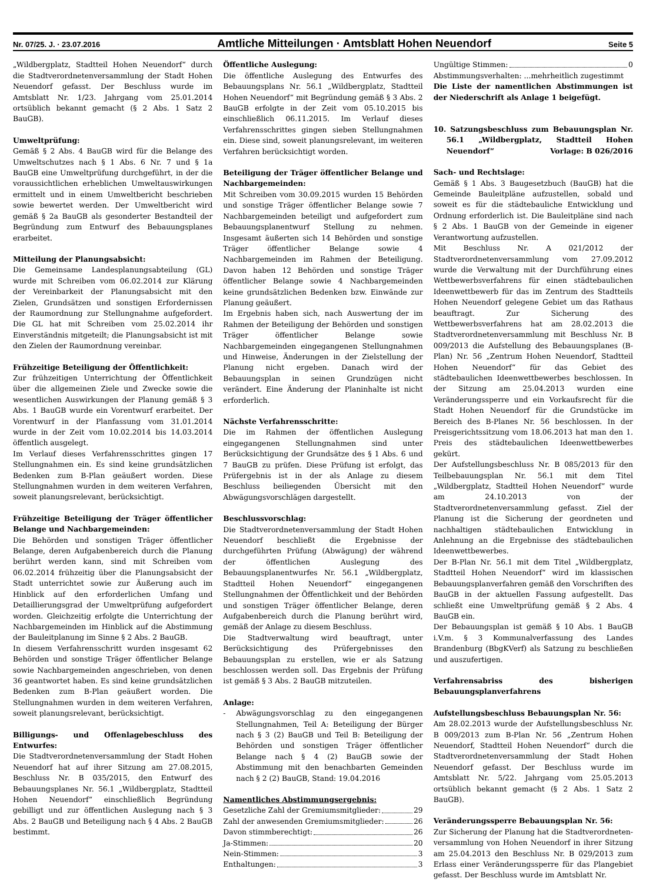Nr. 07/25. J. · 23.07.2016 Amtliche Mitteilungen · Amtsblatt Hohen Neuendorf Seite 5
„Wildbergplatz, Stadtteil Hohen Neuendorf“ durch die Stadtverordnetenversammlung der Stadt Hohen Neuendorf gefasst. Der Beschluss wurde im Amtsblatt Nr. 1/23. Jahrgang vom 25.01.2014 ortsüblich bekannt gemacht (§ 2 Abs. 1 Satz 2 BauGB).
Umweltprüfung:
Gemäß § 2 Abs. 4 BauGB wird für die Belange des Umweltschutzes nach § 1 Abs. 6 Nr. 7 und § 1a BauGB eine Umweltprüfung durchgeführt, in der die voraussichtlichen erheblichen Umweltauswirkungen ermittelt und in einem Umweltbericht beschrieben sowie bewertet werden. Der Umweltbericht wird gemäß § 2a BauGB als gesonderter Bestandteil der Begründung zum Entwurf des Bebauungsplanes erarbeitet.
Mitteilung der Planungsabsicht:
Die Gemeinsame Landesplanungsabteilung (GL) wurde mit Schreiben vom 06.02.2014 zur Klärung der Vereinbarkeit der Planungsabsicht mit den Zielen, Grundsätzen und sonstigen Erfordernissen der Raumordnung zur Stellungnahme aufgefordert. Die GL hat mit Schreiben vom 25.02.2014 ihr Einverständnis mitgeteilt; die Planungsabsicht ist mit den Zielen der Raumordnung vereinbar.
Frühzeitige Beteiligung der Öffentlichkeit:
Zur frühzeitigen Unterrichtung der Öffentlichkeit über die allgemeinen Ziele und Zwecke sowie die wesentlichen Auswirkungen der Planung gemäß § 3 Abs. 1 BauGB wurde ein Vorentwurf erarbeitet. Der Vorentwurf in der Planfassung vom 31.01.2014 wurde in der Zeit vom 10.02.2014 bis 14.03.2014 öffentlich ausgelegt.
Im Verlauf dieses Verfahrensschrittes gingen 17 Stellungnahmen ein. Es sind keine grundsätzlichen Bedenken zum B-Plan geäußert worden. Diese Stellungnahmen wurden in dem weiteren Verfahren, soweit planungsrelevant, berücksichtigt.
Frühzeitige Beteiligung der Träger öffentlicher Belange und Nachbargemeinden:
Die Behörden und sonstigen Träger öffentlicher Belange, deren Aufgabenbereich durch die Planung berührt werden kann, sind mit Schreiben vom 06.02.2014 frühzeitig über die Planungsabsicht der Stadt unterrichtet sowie zur Äußerung auch im Hinblick auf den erforderlichen Umfang und Detaillierungsgrad der Umweltprüfung aufgefordert worden. Gleichzeitig erfolgte die Unterrichtung der Nachbargemeinden im Hinblick auf die Abstimmung der Bauleitplanung im Sinne § 2 Abs. 2 BauGB.
In diesem Verfahrensschritt wurden insgesamt 62 Behörden und sonstige Träger öffentlicher Belange sowie Nachbargemeinden angeschrieben, von denen 36 geantwortet haben. Es sind keine grundsätzlichen Bedenken zum B-Plan geäußert worden. Die Stellungnahmen wurden in dem weiteren Verfahren, soweit planungsrelevant, berücksichtigt.
Billigungs- und Offenlagebeschluss des Entwurfes:
Die Stadtverordnetenversammlung der Stadt Hohen Neuendorf hat auf ihrer Sitzung am 27.08.2015, Beschluss Nr. B 035/2015, den Entwurf des Bebauungsplanes Nr. 56.1 „Wildbergplatz, Stadtteil Hohen Neuendorf“ einschließlich Begründung gebilligt und zur öffentlichen Auslegung nach § 3 Abs. 2 BauGB und Beteiligung nach § 4 Abs. 2 BauGB bestimmt.
Öffentliche Auslegung:
Die öffentliche Auslegung des Entwurfes des Bebauungsplans Nr. 56.1 „Wildbergplatz, Stadtteil Hohen Neuendorf“ mit Begründung gemäß § 3 Abs. 2 BauGB erfolgte in der Zeit vom 05.10.2015 bis einschließlich 06.11.2015. Im Verlauf dieses Verfahrensschrittes gingen sieben Stellungnahmen ein. Diese sind, soweit planungsrelevant, im weiteren Verfahren berücksichtigt worden.
Beteiligung der Träger öffentlicher Belange und Nachbargemeinden:
Mit Schreiben vom 30.09.2015 wurden 15 Behörden und sonstige Träger öffentlicher Belange sowie 7 Nachbargemeinden beteiligt und aufgefordert zum Bebauungsplanentwurf Stellung zu nehmen. Insgesamt äußerten sich 14 Behörden und sonstige Träger öffentlicher Belange sowie 4 Nachbargemeinden im Rahmen der Beteiligung. Davon haben 12 Behörden und sonstige Träger öffentlicher Belange sowie 4 Nachbargemeinden keine grundsätzlichen Bedenken bzw. Einwände zur Planung geäußert.
Im Ergebnis haben sich, nach Auswertung der im Rahmen der Beteiligung der Behörden und sonstigen Träger öffentlicher Belange sowie Nachbargemeinden eingegangenen Stellungnahmen und Hinweise, Änderungen in der Zielstellung der Planung nicht ergeben. Danach wird der Bebauungsplan in seinen Grundzügen nicht verändert. Eine Änderung der Planinhalte ist nicht erforderlich.
Nächste Verfahrensschritte:
Die im Rahmen der öffentlichen Auslegung eingegangenen Stellungnahmen sind unter Berücksichtigung der Grundsätze des § 1 Abs. 6 und 7 BauGB zu prüfen. Diese Prüfung ist erfolgt, das Prüfergebnis ist in der als Anlage zu diesem Beschluss beiliegenden Übersicht mit den Abwägungsvorschlägen dargestellt.
Beschlussvorschlag:
Die Stadtverordnetenversammlung der Stadt Hohen Neuendorf beschließt die Ergebnisse der durchgeführten Prüfung (Abwägung) der während der öffentlichen Auslegung des Bebauungsplanentwurfes Nr. 56.1 „Wildbergplatz, Stadtteil Hohen Neuendorf“ eingegangenen Stellungnahmen der Öffentlichkeit und der Behörden und sonstigen Träger öffentlicher Belange, deren Aufgabenbereich durch die Planung berührt wird, gemäß der Anlage zu diesem Beschluss.
Die Stadtverwaltung wird beauftragt, unter Berücksichtigung des Prüfergebnisses den Bebauungsplan zu erstellen, wie er als Satzung beschlossen werden soll. Das Ergebnis der Prüfung ist gemäß § 3 Abs. 2 BauGB mitzuteilen.
Anlage:
- Abwägungsvorschlag zu den eingegangenen Stellungnahmen, Teil A: Beteiligung der Bürger nach § 3 (2) BauGB und Teil B: Beteiligung der Behörden und sonstigen Träger öffentlicher Belange nach § 4 (2) BauGB sowie der Abstimmung mit den benachbarten Gemeinden nach § 2 (2) BauGB, Stand: 19.04.2016
Namentliches Abstimmungsergebnis:
Gesetzliche Zahl der Gremiumsmitglieder: 29
Zahl der anwesenden Gremiumsmitglieder: 26
Davon stimmberechtigt: 26
Ja-Stimmen: 20
Nein-Stimmen: 3
Enthaltungen: 3
Ungültige Stimmen: 0
Abstimmungsverhalten: ...mehrheitlich zugestimmt
Die Liste der namentlichen Abstimmungen ist der Niederschrift als Anlage 1 beigefügt.
10. Satzungsbeschluss zum Bebauungsplan Nr. 56.1 „Wildbergplatz, Stadtteil Hohen Neuendorf“ Vorlage: B 026/2016
Sach- und Rechtslage:
Gemäß § 1 Abs. 3 Baugesetzbuch (BauGB) hat die Gemeinde Bauleitpläne aufzustellen, sobald und soweit es für die städtebauliche Entwicklung und Ordnung erforderlich ist. Die Bauleitpläne sind nach § 2 Abs. 1 BauGB von der Gemeinde in eigener Verantwortung aufzustellen.
Mit Beschluss Nr. A 021/2012 der Stadtverordnetenversammlung vom 27.09.2012 wurde die Verwaltung mit der Durchführung eines Wettbewerbsverfahrens für einen städtebaulichen Ideenwettbewerb für das im Zentrum des Stadtteils Hohen Neuendorf gelegene Gebiet um das Rathaus beauftragt. Zur Sicherung des Wettbewerbsverfahrens hat am 28.02.2013 die Stadtverordnetenversammlung mit Beschluss Nr. B 009/2013 die Aufstellung des Bebauungsplanes (B-Plan) Nr. 56 „Zentrum Hohen Neuendorf, Stadtteil Hohen Neuendorf“ für das Gebiet des städtebaulichen Ideenwettbewerbes beschlossen. In der Sitzung am 25.04.2013 wurden eine Veränderungssperre und ein Vorkaufsrecht für die Stadt Hohen Neuendorf für die Grundstücke im Bereich des B-Planes Nr. 56 beschlossen. In der Preisgerichtssitzung vom 18.06.2013 hat man den 1. Preis des städtebaulichen Ideenwettbewerbes gekürt.
Der Aufstellungsbeschluss Nr. B 085/2013 für den Teilbebauungsplan Nr. 56.1 mit dem Titel „Wildbergplatz, Stadtteil Hohen Neuendorf“ wurde am 24.10.2013 von der Stadtverordnetenversammlung gefasst. Ziel der Planung ist die Sicherung der geordneten und nachhaltigen städtebaulichen Entwicklung in Anlehnung an die Ergebnisse des städtebaulichen Ideenwettbewerbes.
Der B-Plan Nr. 56.1 mit dem Titel „Wildbergplatz, Stadtteil Hohen Neuendorf“ wird im klassischen Bebauungsplanverfahren gemäß den Vorschriften des BauGB in der aktuellen Fassung aufgestellt. Das schließt eine Umweltprüfung gemäß § 2 Abs. 4 BauGB ein.
Der Bebauungsplan ist gemäß § 10 Abs. 1 BauGB i.V.m. § 3 Kommunalverfassung des Landes Brandenburg (BbgKVerf) als Satzung zu beschließen und auszufertigen.
Verfahrensabriss des bisherigen Bebauungsplanverfahrens
Aufstellungsbeschluss Bebauungsplan Nr. 56:
Am 28.02.2013 wurde der Aufstellungsbeschluss Nr. B 009/2013 zum B-Plan Nr. 56 „Zentrum Hohen Neuendorf, Stadtteil Hohen Neuendorf“ durch die Stadtverordnetenversammlung der Stadt Hohen Neuendorf gefasst. Der Beschluss wurde im Amtsblatt Nr. 5/22. Jahrgang vom 25.05.2013 ortsüblich bekannt gemacht (§ 2 Abs. 1 Satz 2 BauGB).
Veränderungssperre Bebauungsplan Nr. 56:
Zur Sicherung der Planung hat die Stadtverordneten-versammlung von Hohen Neuendorf in ihrer Sitzung am 25.04.2013 den Beschluss Nr. B 029/2013 zum Erlass einer Veränderungssperre für das Plangebiet gefasst. Der Beschluss wurde im Amtsblatt Nr.